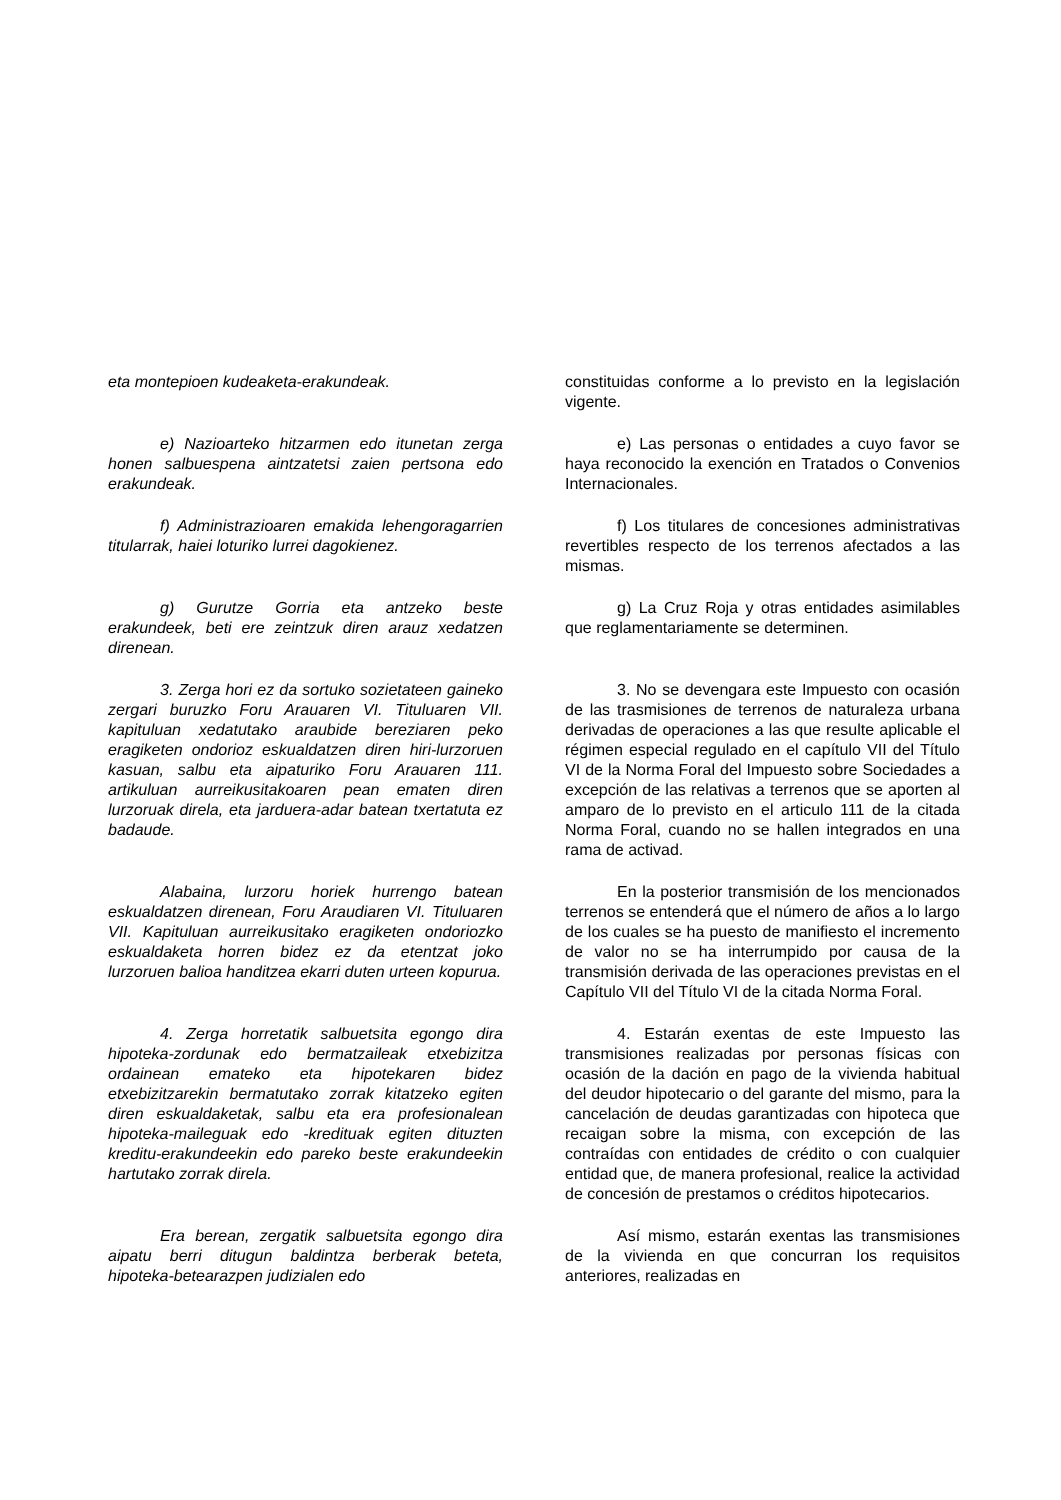| eta montepioen kudeaketa-erakundeak. | constituidas conforme a lo previsto en la legislación vigente. |
| e) Nazioarteko hitzarmen edo itunetan zerga honen salbuespena aintzatetsi zaien pertsona edo erakundeak. | e) Las personas o entidades a cuyo favor se haya reconocido la exención en Tratados o Convenios Internacionales. |
| f) Administrazioaren emakida lehengoragarrien titularrak, haiei loturiko lurrei dagokienez. | f) Los titulares de concesiones administrativas revertibles respecto de los terrenos afectados a las mismas. |
| g) Gurutze Gorria eta antzeko beste erakundeek, beti ere zeintzuk diren arauz xedatzen direnean. | g) La Cruz Roja y otras entidades asimilables que reglamentariamente se determinen. |
| 3. Zerga hori ez da sortuko sozietateen gaineko zergari buruzko Foru Arauaren VI. Tituluaren VII. kapituluan xedatutako araubide bereziaren peko eragiketen ondorioz eskualdatzen diren hiri-lurzoruen kasuan, salbu eta aipaturiko Foru Arauaren 111. artikuluan aurreikusitakoaren pean ematen diren lurzoruak direla, eta jarduera-adar batean txertatuta ez badaude. | 3. No se devengara este Impuesto con ocasión de las trasmisiones de terrenos de naturaleza urbana derivadas de operaciones a las que resulte aplicable el régimen especial regulado en el capítulo VII del Título VI de la Norma Foral del Impuesto sobre Sociedades a excepción de las relativas a terrenos que se aporten al amparo de lo previsto en el articulo 111 de la citada Norma Foral, cuando no se hallen integrados en una rama de activad. |
| Alabaina, lurzoru horiek hurrengo batean eskualdatzen direnean, Foru Araudiaren VI. Tituluaren VII. Kapituluan aurreikusitako eragiketen ondoriozko eskualdaketa horren bidez ez da etentzat joko lurzoruen balioa handitzea ekarri duten urteen kopurua. | En la posterior transmisión de los mencionados terrenos se entenderá que el número de años a lo largo de los cuales se ha puesto de manifiesto el incremento de valor no se ha interrumpido por causa de la transmisión derivada de las operaciones previstas en el Capítulo VII del Título VI de la citada Norma Foral. |
| 4. Zerga horretatik salbuetsita egongo dira hipoteka-zordunak edo bermatzaileak etxebizitza ordainean emateko eta hipotekaren bidez etxebizitzarekin bermatutako zorrak kitatzeko egiten diren eskualdaketak, salbu eta era profesionalean hipoteka-maileguak edo -kredituak egiten dituzten kreditu-erakundeekin edo pareko beste erakundeekin hartutako zorrak direla. | 4. Estarán exentas de este Impuesto las transmisiones realizadas por personas físicas con ocasión de la dación en pago de la vivienda habitual del deudor hipotecario o del garante del mismo, para la cancelación de deudas garantizadas con hipoteca que recaigan sobre la misma, con excepción de las contraídas con entidades de crédito o con cualquier entidad que, de manera profesional, realice la actividad de concesión de prestamos o créditos hipotecarios. |
| Era berean, zergatik salbuetsita egongo dira aipatu berri ditugun baldintza berberak beteta, hipoteka-betearazpen judizialen edo | Así mismo, estarán exentas las transmisiones de la vivienda en que concurran los requisitos anteriores, realizadas en |